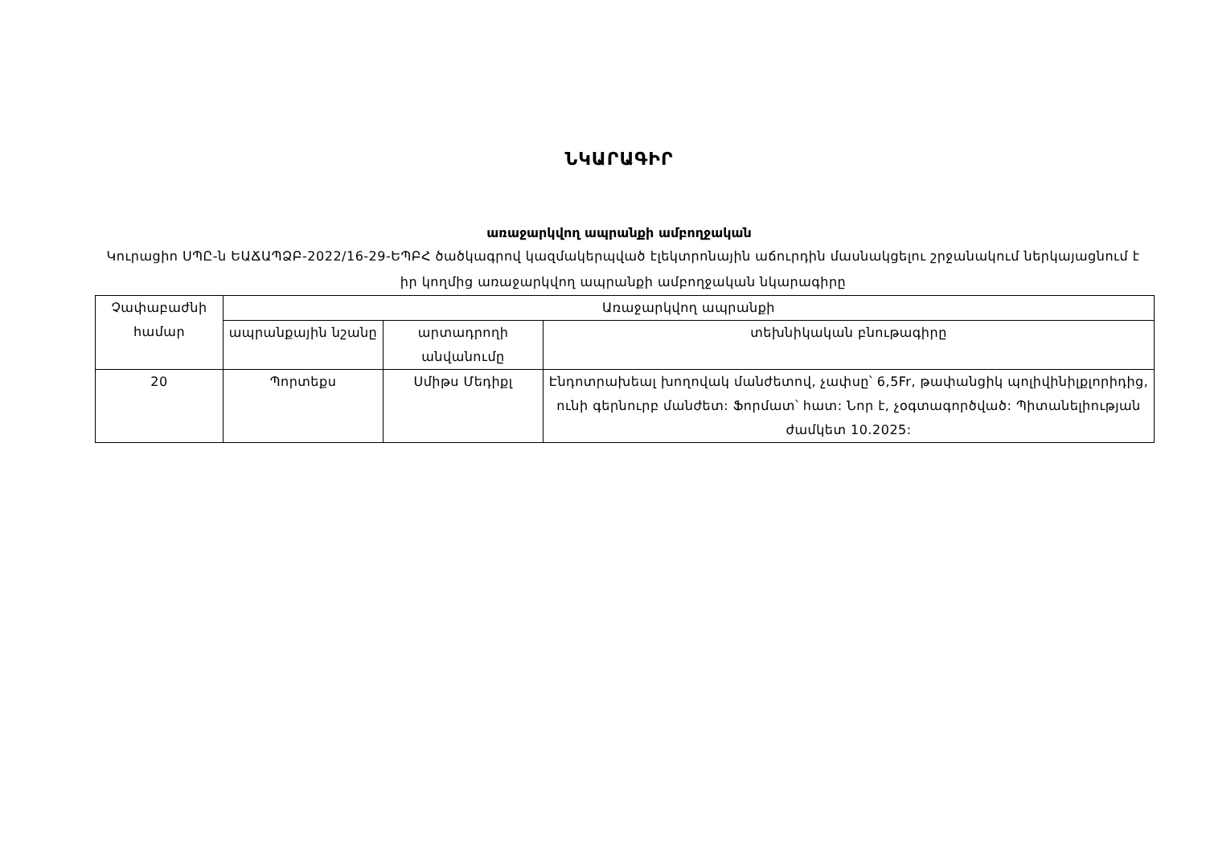ՆԿԱՐԱԳԻՐ
առաջարկվող ապրանքի ամբողջական
Կուրացիո ՍՊԸ-ն ԵԱՃԱՊՁԲ-2022/16-29-ԵՊԲՀ ծածկագրով կազմակերպված էլեկտրոնային աճուրդին մասնակցելու շրջանակում ներկայացնում է իր կողմից առաջարկվող ապրանքի ամբողջական նկարագիրը
| Չափաբաժնի համար | Առաջարկվող ապրանքի | | |
| --- | --- | --- | --- |
| | ապրանքային նշանը | արտադրողի անվանումը | տեխնիկական բնութագիրը |
| 20 | Պորտեքս | Սմիթս Մեդիքլ | Էնդոտրախեալ խողովակ մանժետով, չափսը՝ 6,5Fr, թափանցիկ պոլիվինիլքլորիդից, ունի գերնուրբ մանժետ: Ֆորմատ՝ հատ: Նոր է, չօգտագործված: Պիտանելիության ժամկետ 10.2025: |